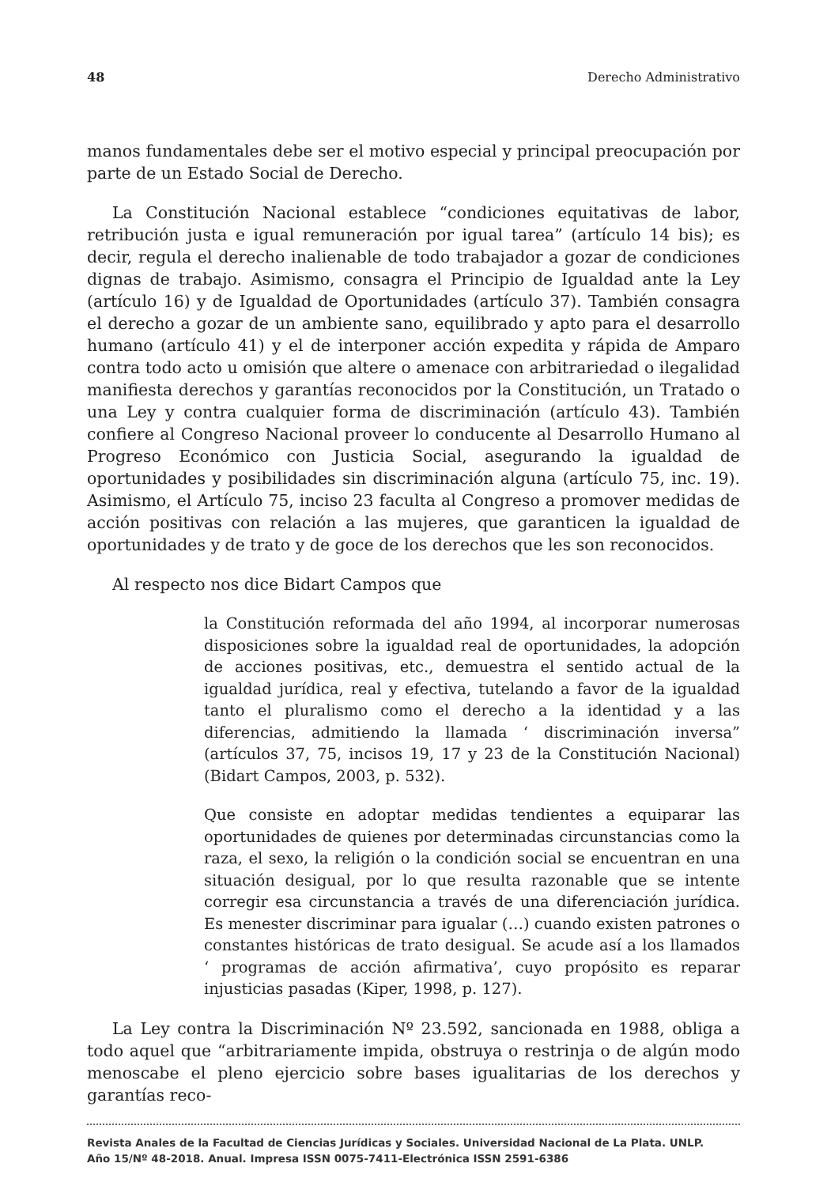48 Derecho Administrativo
manos fundamentales debe ser el motivo especial y principal preocupación por parte de un Estado Social de Derecho.
La Constitución Nacional establece “condiciones equitativas de labor, retribución justa e igual remuneración por igual tarea” (artículo 14 bis); es decir, regula el derecho inalienable de todo trabajador a gozar de condiciones dignas de trabajo. Asimismo, consagra el Principio de Igualdad ante la Ley (artículo 16) y de Igualdad de Oportunidades (artículo 37). También consagra el derecho a gozar de un ambiente sano, equilibrado y apto para el desarrollo humano (artículo 41) y el de interponer acción expedita y rápida de Amparo contra todo acto u omisión que altere o amenace con arbitrariedad o ilegalidad manifiesta derechos y garantías reconocidos por la Constitución, un Tratado o una Ley y contra cualquier forma de discriminación (artículo 43). También confiere al Congreso Nacional proveer lo conducente al Desarrollo Humano al Progreso Económico con Justicia Social, asegurando la igualdad de oportunidades y posibilidades sin discriminación alguna (artículo 75, inc. 19). Asimismo, el Artículo 75, inciso 23 faculta al Congreso a promover medidas de acción positivas con relación a las mujeres, que garanticen la igualdad de oportunidades y de trato y de goce de los derechos que les son reconocidos.
Al respecto nos dice Bidart Campos que
la Constitución reformada del año 1994, al incorporar numerosas disposiciones sobre la igualdad real de oportunidades, la adopción de acciones positivas, etc., demuestra el sentido actual de la igualdad jurídica, real y efectiva, tutelando a favor de la igualdad tanto el pluralismo como el derecho a la identidad y a las diferencias, admitiendo la llamada ‘ discriminación inversa” (artículos 37, 75, incisos 19, 17 y 23 de la Constitución Nacional) (Bidart Campos, 2003, p. 532).
Que consiste en adoptar medidas tendientes a equiparar las oportunidades de quienes por determinadas circunstancias como la raza, el sexo, la religión o la condición social se encuentran en una situación desigual, por lo que resulta razonable que se intente corregir esa circunstancia a través de una diferenciación jurídica. Es menester discriminar para igualar (…) cuando existen patrones o constantes históricas de trato desigual. Se acude así a los llamados ‘ programas de acción afirmativa’, cuyo propósito es reparar injusticias pasadas (Kiper, 1998, p. 127).
La Ley contra la Discriminación Nº 23.592, sancionada en 1988, obliga a todo aquel que “arbitrariamente impida, obstruya o restrinja o de algún modo menoscabe el pleno ejercicio sobre bases igualitarias de los derechos y garantías reco-
Revista Anales de la Facultad de Ciencias Jurídicas y Sociales. Universidad Nacional de La Plata. UNLP.
Año 15/Nº 48-2018. Anual. Impresa ISSN 0075-7411-Electrónica ISSN 2591-6386